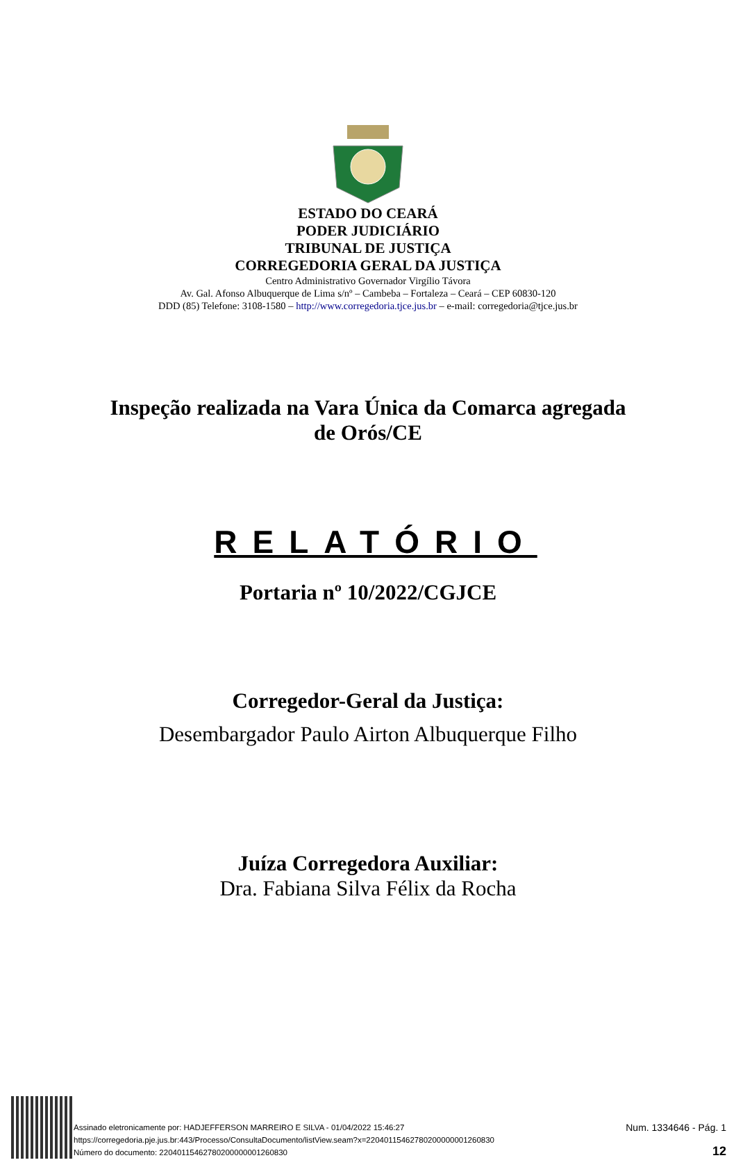ESTADO DO CEARÁ
PODER JUDICIÁRIO
TRIBUNAL DE JUSTIÇA
CORREGEDORIA GERAL DA JUSTIÇA
Centro Administrativo Governador Virgílio Távora
Av. Gal. Afonso Albuquerque de Lima s/nº – Cambeba – Fortaleza – Ceará – CEP 60830-120
DDD (85) Telefone: 3108-1580 – http://www.corregedoria.tjce.jus.br – e-mail: corregedoria@tjce.jus.br
Inspeção realizada na Vara Única da Comarca agregada
de Orós/CE
RELATÓRIO
Portaria nº 10/2022/CGJCE
Corregedor-Geral da Justiça:
Desembargador Paulo Airton Albuquerque Filho
Juíza Corregedora Auxiliar:
Dra. Fabiana Silva Félix da Rocha
Assinado eletronicamente por: HADJEFFERSON MARREIRO E SILVA - 01/04/2022 15:46:27
https://corregedoria.pje.jus.br:443/Processo/ConsultaDocumento/listView.seam?x=22040115462780200000001260830
Número do documento: 22040115462780200000001260830
Num. 1334646 - Pág. 1
12